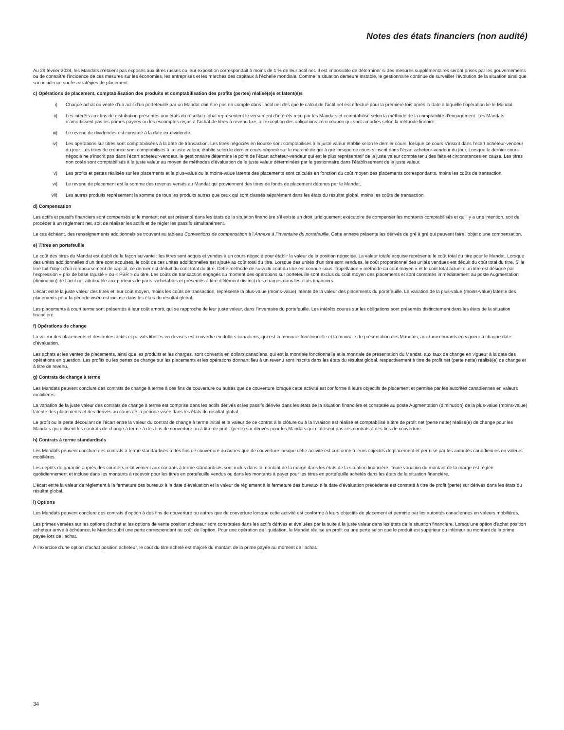Notes des états financiers (non audité)
Au 29 février 2024, les Mandats n’étaient pas exposés aux titres russes ou leur exposition correspondait à moins de 1 % de leur actif net. Il est impossible de déterminer si des mesures supplémentaires seront prises par les gouvernements ou de connaître l’incidence de ces mesures sur les économies, les entreprises et les marchés des capitaux à l’échelle mondiale. Comme la situation demeure instable, le gestionnaire continue de surveiller l’évolution de la situation ainsi que son incidence sur les stratégies de placement.
c) Opérations de placement, comptabilisation des produits et comptabilisation des profits (pertes) réalisé(e)s et latent(e)s
i) Chaque achat ou vente d’un actif d’un portefeuille par un Mandat doit être pris en compte dans l’actif net dès que le calcul de l’actif net est effectué pour la première fois après la date à laquelle l’opération lie le Mandat.
ii) Les intérêts aux fins de distribution présentés aux états du résultat global représentent le versement d’intérêts reçu par les Mandats et comptabilisé selon la méthode de la comptabilité d’engagement. Les Mandats n’amortissent pas les primes payées ou les escomptes reçus à l’achat de titres à revenu fixe, à l’exception des obligations zéro coupon qui sont amorties selon la méthode linéaire.
iii) Le revenu de dividendes est constaté à la date ex-dividende.
iv) Les opérations sur titres sont comptabilisées à la date de transaction. Les titres négociés en Bourse sont comptabilisés à la juste valeur établie selon le dernier cours, lorsque ce cours s’inscrit dans l’écart acheteur-vendeur du jour. Les titres de créance sont comptabilisés à la juste valeur, établie selon le dernier cours négocié sur le marché de gré à gré lorsque ce cours s’inscrit dans l’écart acheteur-vendeur du jour. Lorsque le dernier cours négocié ne s’inscrit pas dans l’écart acheteur-vendeur, le gestionnaire détermine le point de l’écart acheteur-vendeur qui est le plus représentatif de la juste valeur compte tenu des faits et circonstances en cause. Les titres non cotés sont comptabilisés à la juste valeur au moyen de méthodes d’évaluation de la juste valeur déterminées par le gestionnaire dans l’établissement de la juste valeur.
v) Les profits et pertes réalisés sur les placements et la plus-value ou la moins-value latente des placements sont calculés en fonction du coût moyen des placements correspondants, moins les coûts de transaction.
vi) Le revenu de placement est la somme des revenus versés au Mandat qui proviennent des titres de fonds de placement détenus par le Mandat.
vii) Les autres produits représentent la somme de tous les produits autres que ceux qui sont classés séparément dans les états du résultat global, moins les coûts de transaction.
d) Compensation
Les actifs et passifs financiers sont compensés et le montant net est présenté dans les états de la situation financière s’il existe un droit juridiquement exécutoire de compenser les montants comptabilisés et qu’il y a une intention, soit de procéder à un règlement net, soit de réaliser les actifs et de régler les passifs simultanément.
Le cas échéant, des renseignements additionnels se trouvent au tableau Conventions de compensation à l’Annexe à l’inventaire du portefeuille. Cette annexe présente les dérivés de gré à gré qui peuvent faire l’objet d’une compensation.
e) Titres en portefeuille
Le coût des titres du Mandat est établi de la façon suivante : les titres sont acquis et vendus à un cours négocié pour établir la valeur de la position négociée. La valeur totale acquise représente le coût total du titre pour le Mandat. Lorsque des unités additionnelles d’un titre sont acquises, le coût de ces unités additionnelles est ajouté au coût total du titre. Lorsque des unités d’un titre sont vendues, le coût proportionnel des unités vendues est déduit du coût total du titre. Si le titre fait l’objet d’un remboursement de capital, ce dernier est déduit du coût total du titre. Cette méthode de suivi du coût du titre est connue sous l’appellation « méthode du coût moyen » et le coût total actuel d’un titre est désigné par l’expression « prix de base rajusté » ou « PBR » du titre. Les coûts de transaction engagés au moment des opérations sur portefeuille sont exclus du coût moyen des placements et sont constatés immédiatement au poste Augmentation (diminution) de l’actif net attribuable aux porteurs de parts rachetables et présentés à titre d’élément distinct des charges dans les états financiers.
L’écart entre la juste valeur des titres et leur coût moyen, moins les coûts de transaction, représente la plus-value (moins-value) latente de la valeur des placements du portefeuille. La variation de la plus-value (moins-value) latente des placements pour la période visée est incluse dans les états du résultat global.
Les placements à court terme sont présentés à leur coût amorti, qui se rapproche de leur juste valeur, dans l’inventaire du portefeuille. Les intérêts courus sur les obligations sont présentés distinctement dans les états de la situation financière.
f) Opérations de change
La valeur des placements et des autres actifs et passifs libellés en devises est convertie en dollars canadiens, qui est la monnaie fonctionnelle et la monnaie de présentation des Mandats, aux taux courants en vigueur à chaque date d’évaluation.
Les achats et les ventes de placements, ainsi que les produits et les charges, sont convertis en dollars canadiens, qui est la monnaie fonctionnelle et la monnaie de présentation du Mandat, aux taux de change en vigueur à la date des opérations en question. Les profits ou les pertes de change sur les placements et les opérations donnant lieu à un revenu sont inscrits dans les états du résultat global, respectivement à titre de profit net (perte nette) réalisé(e) de change et à titre de revenu.
g) Contrats de change à terme
Les Mandats peuvent conclure des contrats de change à terme à des fins de couverture ou autres que de couverture lorsque cette activité est conforme à leurs objectifs de placement et permise par les autorités canadiennes en valeurs mobilières.
La variation de la juste valeur des contrats de change à terme est comprise dans les actifs dérivés et les passifs dérivés dans les états de la situation financière et constatée au poste Augmentation (diminution) de la plus-value (moins-value) latente des placements et des dérivés au cours de la période visée dans les états du résultat global.
Le profit ou la perte découlant de l’écart entre la valeur du contrat de change à terme initial et la valeur de ce contrat à la clôture ou à la livraison est réalisé et comptabilisé à titre de profit net (perte nette) réalisé(e) de change pour les Mandats qui utilisent les contrats de change à terme à des fins de couverture ou à titre de profit (perte) sur dérivés pour les Mandats qui n’utilisent pas ces contrats à des fins de couverture.
h) Contrats à terme standardisés
Les Mandats peuvent conclure des contrats à terme standardisés à des fins de couverture ou autres que de couverture lorsque cette activité est conforme à leurs objectifs de placement et permise par les autorités canadiennes en valeurs mobilières.
Les dépôts de garantie auprès des courtiers relativement aux contrats à terme standardisés sont inclus dans le montant de la marge dans les états de la situation financière. Toute variation du montant de la marge est réglée quotidiennement et incluse dans les montants à recevoir pour les titres en portefeuille vendus ou dans les montants à payer pour les titres en portefeuille achetés dans les états de la situation financière.
L’écart entre la valeur de règlement à la fermeture des bureaux à la date d’évaluation et la valeur de règlement à la fermeture des bureaux à la date d’évaluation précédente est constaté à titre de profit (perte) sur dérivés dans les états du résultat global.
i) Options
Les Mandats peuvent conclure des contrats d’option à des fins de couverture ou autres que de couverture lorsque cette activité est conforme à leurs objectifs de placement et permise par les autorités canadiennes en valeurs mobilières.
Les primes versées sur les options d’achat et les options de vente position acheteur sont constatées dans les actifs dérivés et évaluées par la suite à la juste valeur dans les états de la situation financière. Lorsqu’une option d’achat position acheteur arrive à échéance, le Mandat subit une perte correspondant au coût de l’option. Pour une opération de liquidation, le Mandat réalise un profit ou une perte selon que le produit est supérieur ou inférieur au montant de la prime payée lors de l’achat.
À l’exercice d’une option d’achat position acheteur, le coût du titre acheté est majoré du montant de la prime payée au moment de l’achat.
34